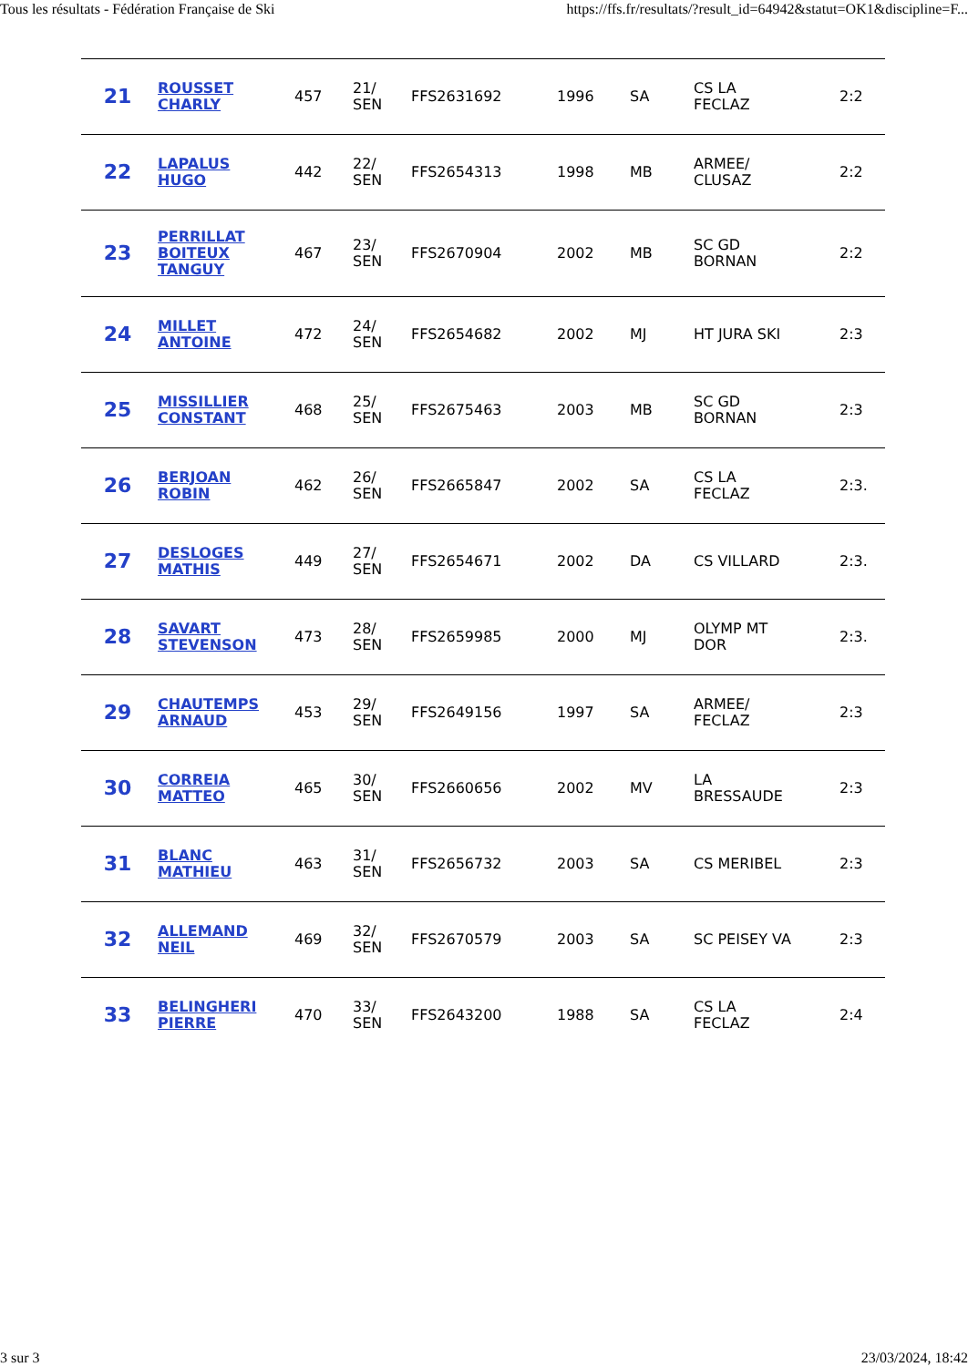Tous les résultats - Fédération Française de Ski https://ffs.fr/resultats/?result_id=64942&statut=OK1&discipline=F...
| 21 | ROUSSET CHARLY | 457 | 21/ SEN | FFS2631692 | 1996 | SA | CS LA FECLAZ | 2:2 |
| 22 | LAPALUS HUGO | 442 | 22/ SEN | FFS2654313 | 1998 | MB | ARMEE/ CLUSAZ | 2:2 |
| 23 | PERRILLAT BOITEUX TANGUY | 467 | 23/ SEN | FFS2670904 | 2002 | MB | SC GD BORNAN | 2:2 |
| 24 | MILLET ANTOINE | 472 | 24/ SEN | FFS2654682 | 2002 | MJ | HT JURA SKI | 2:3 |
| 25 | MISSILLIER CONSTANT | 468 | 25/ SEN | FFS2675463 | 2003 | MB | SC GD BORNAN | 2:3 |
| 26 | BERJOAN ROBIN | 462 | 26/ SEN | FFS2665847 | 2002 | SA | CS LA FECLAZ | 2:3. |
| 27 | DESLOGES MATHIS | 449 | 27/ SEN | FFS2654671 | 2002 | DA | CS VILLARD | 2:3. |
| 28 | SAVART STEVENSON | 473 | 28/ SEN | FFS2659985 | 2000 | MJ | OLYMP MT DOR | 2:3. |
| 29 | CHAUTEMPS ARNAUD | 453 | 29/ SEN | FFS2649156 | 1997 | SA | ARMEE/ FECLAZ | 2:3 |
| 30 | CORREIA MATTEO | 465 | 30/ SEN | FFS2660656 | 2002 | MV | LA BRESSAUDE | 2:3 |
| 31 | BLANC MATHIEU | 463 | 31/ SEN | FFS2656732 | 2003 | SA | CS MERIBEL | 2:3 |
| 32 | ALLEMAND NEIL | 469 | 32/ SEN | FFS2670579 | 2003 | SA | SC PEISEY VA | 2:3 |
| 33 | BELINGHERI PIERRE | 470 | 33/ SEN | FFS2643200 | 1988 | SA | CS LA FECLAZ | 2:4 |
3 sur 3 23/03/2024, 18:42